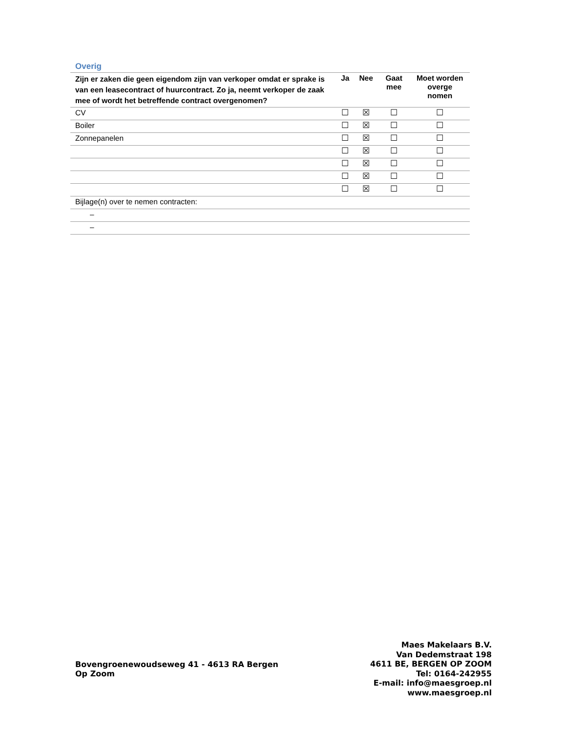Overig
| Zijn er zaken die geen eigendom zijn van verkoper omdat er sprake is van een leasecontract of huurcontract. Zo ja, neemt verkoper de zaak mee of wordt het betreffende contract overgenomen? | Ja | Nee | Gaat mee | Moet worden overge nomen |
| --- | --- | --- | --- | --- |
| CV | ☐ | ☒ | ☐ | ☐ |
| Boiler | ☐ | ☒ | ☐ | ☐ |
| Zonnepanelen | ☐ | ☒ | ☐ | ☐ |
| | ☐ | ☒ | ☐ | ☐ |
| | ☐ | ☒ | ☐ | ☐ |
| | ☐ | ☒ | ☐ | ☐ |
| | ☐ | ☒ | ☐ | ☐ |
| Bijlage(n) over te nemen contracten: | | | | |
| – | | | | |
| – | | | | |
Bovengroenewoudseweg 41 - 4613 RA Bergen Op Zoom
Maes Makelaars B.V.
Van Dedemstraat 198
4611 BE, BERGEN OP ZOOM
Tel: 0164-242955
E-mail: info@maesgroep.nl
www.maesgroep.nl